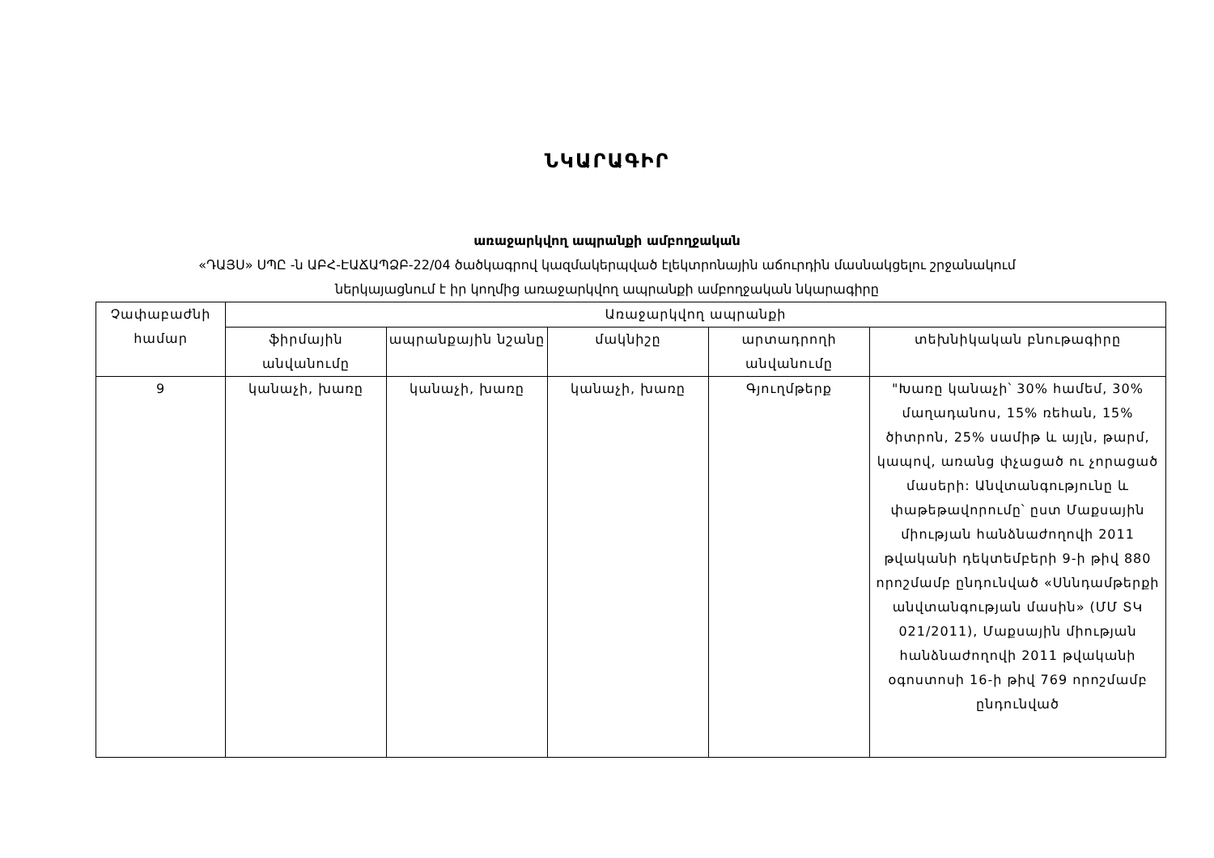ՆԿԱՐԱԳԻՐ
առաջարկվող ապրանքի ամբողջական
«ԴԱՅՍ» ՍՊԸ -ն ԱԲՀ-ԷԱՃԱՊՁԲ-22/04 ծածկագրով կազմակերպված էլեկտրոնային աճուրդին մասնակցելու շրջանակում
ներկայացնում է իր կողմից առաջարկվող ապրանքի ամբողջական նկարագիրը
| Չափաբաժնի համար | Առաջարկվող ապրանքի | | | | |
| --- | --- | --- | --- | --- | --- |
| | ֆիրմային անվանումը | ապրանքային նշանը | մակնիշը | արտադրողի անվանումը | տեխնիկական բնութագիրը |
| 9 | կանաչի, խառը | կանաչի, խառը | կանաչի, խառը | Գյուղմթերք | "Խառը կանաչի՝ 30% համեմ, 30% մաղադանոս, 15% ռեհան, 15% ծիտրոն, 25% սամիթ և այլն, թարմ, կապով, առանց փչացած ու չորացած մասերի: Անվտանգությունը և փաթեթավորումը՝ ըստ Մաքսային միության հանձնաժողովի 2011 թվականի դեկտեմբերի 9-ի թիվ 880 որոշմամբ ընդունված «Սննդամթերքի անվտանգության մասին» (ՄՄ ՏԿ 021/2011), Մաքսային միության հանձնաժողովի 2011 թվականի օգոստոսի 16-ի թիվ 769 որոշմամբ ընդունված |